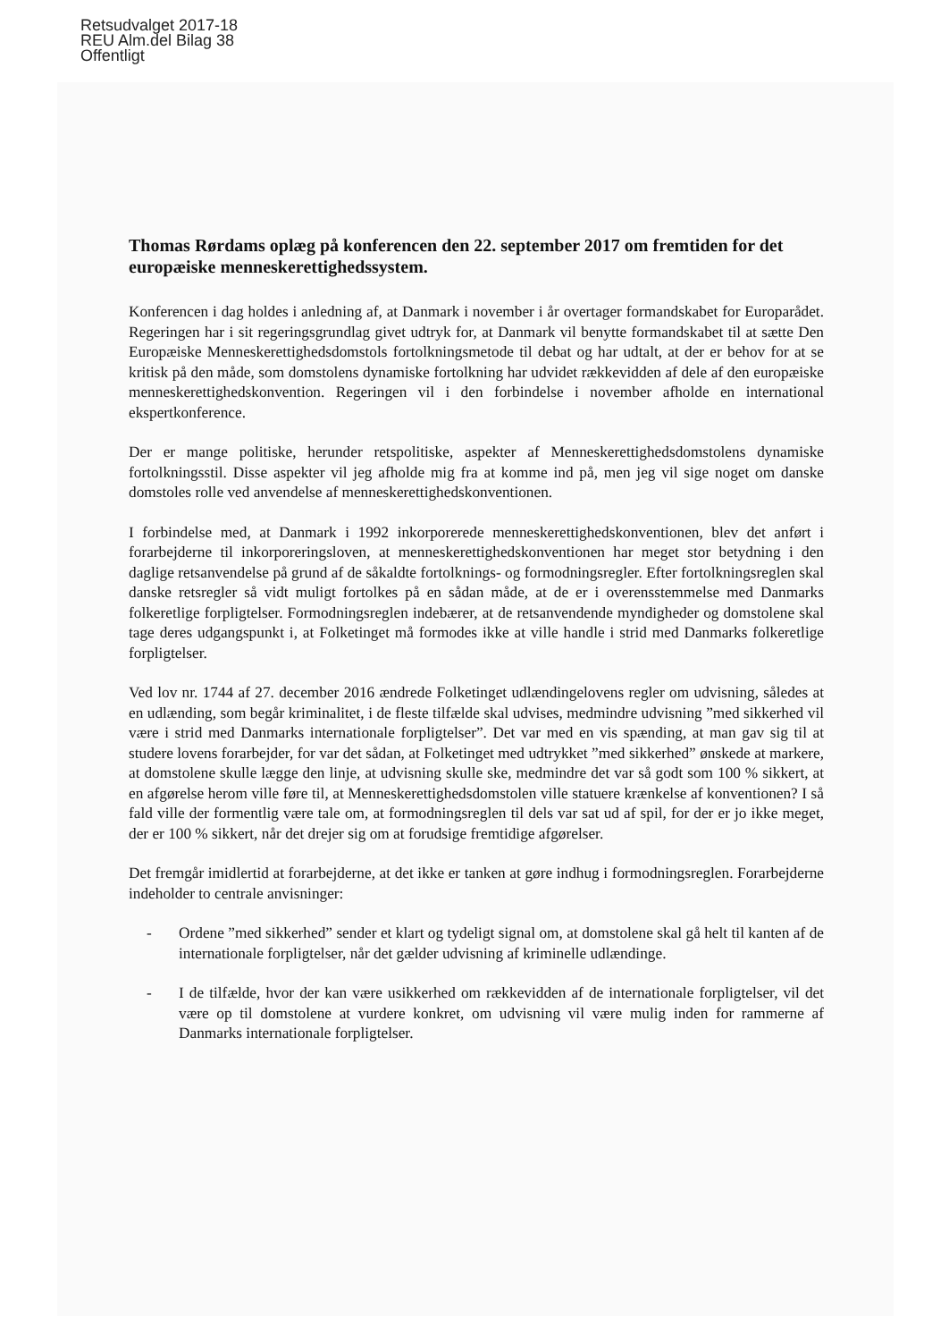Retsudvalget 2017-18
REU Alm.del Bilag 38
Offentligt
Thomas Rørdams oplæg på konferencen den 22. september 2017 om fremtiden for det europæiske menneskerettighedssystem.
Konferencen i dag holdes i anledning af, at Danmark i november i år overtager formandskabet for Europarådet. Regeringen har i sit regeringsgrundlag givet udtryk for, at Danmark vil benytte formandskabet til at sætte Den Europæiske Menneskerettighedsdomstols fortolkningsmetode til debat og har udtalt, at der er behov for at se kritisk på den måde, som domstolens dynamiske fortolkning har udvidet rækkevidden af dele af den europæiske menneskerettighedskonvention. Regeringen vil i den forbindelse i november afholde en international ekspertkonference.
Der er mange politiske, herunder retspolitiske, aspekter af Menneskerettighedsdomstolens dynamiske fortolkningsstil. Disse aspekter vil jeg afholde mig fra at komme ind på, men jeg vil sige noget om danske domstoles rolle ved anvendelse af menneskerettighedskonventionen.
I forbindelse med, at Danmark i 1992 inkorporerede menneskerettighedskonventionen, blev det anført i forarbejderne til inkorporeringsloven, at menneskerettighedskonventionen har meget stor betydning i den daglige retsanvendelse på grund af de såkaldte fortolknings- og formodningsregler. Efter fortolkningsreglen skal danske retsregler så vidt muligt fortolkes på en sådan måde, at de er i overensstemmelse med Danmarks folkeretlige forpligtelser. Formodningsreglen indebærer, at de retsanvendende myndigheder og domstolene skal tage deres udgangspunkt i, at Folketinget må formodes ikke at ville handle i strid med Danmarks folkeretlige forpligtelser.
Ved lov nr. 1744 af 27. december 2016 ændrede Folketinget udlændingelovens regler om udvisning, således at en udlænding, som begår kriminalitet, i de fleste tilfælde skal udvises, medmindre udvisning ”med sikkerhed vil være i strid med Danmarks internationale forpligtelser”. Det var med en vis spænding, at man gav sig til at studere lovens forarbejder, for var det sådan, at Folketinget med udtrykket ”med sikkerhed” ønskede at markere, at domstolene skulle lægge den linje, at udvisning skulle ske, medmindre det var så godt som 100 % sikkert, at en afgørelse herom ville føre til, at Menneskerettighedsdomstolen ville statuere krænkelse af konventionen? I så fald ville der formentlig være tale om, at formodningsreglen til dels var sat ud af spil, for der er jo ikke meget, der er 100 % sikkert, når det drejer sig om at forudsige fremtidige afgørelser.
Det fremgår imidlertid at forarbejderne, at det ikke er tanken at gøre indhug i formodningsreglen. Forarbejderne indeholder to centrale anvisninger:
- Ordene ”med sikkerhed” sender et klart og tydeligt signal om, at domstolene skal gå helt til kanten af de internationale forpligtelser, når det gælder udvisning af kriminelle udlændinge.
- I de tilfælde, hvor der kan være usikkerhed om rækkevidden af de internationale forpligtelser, vil det være op til domstolene at vurdere konkret, om udvisning vil være mulig inden for rammerne af Danmarks internationale forpligtelser.